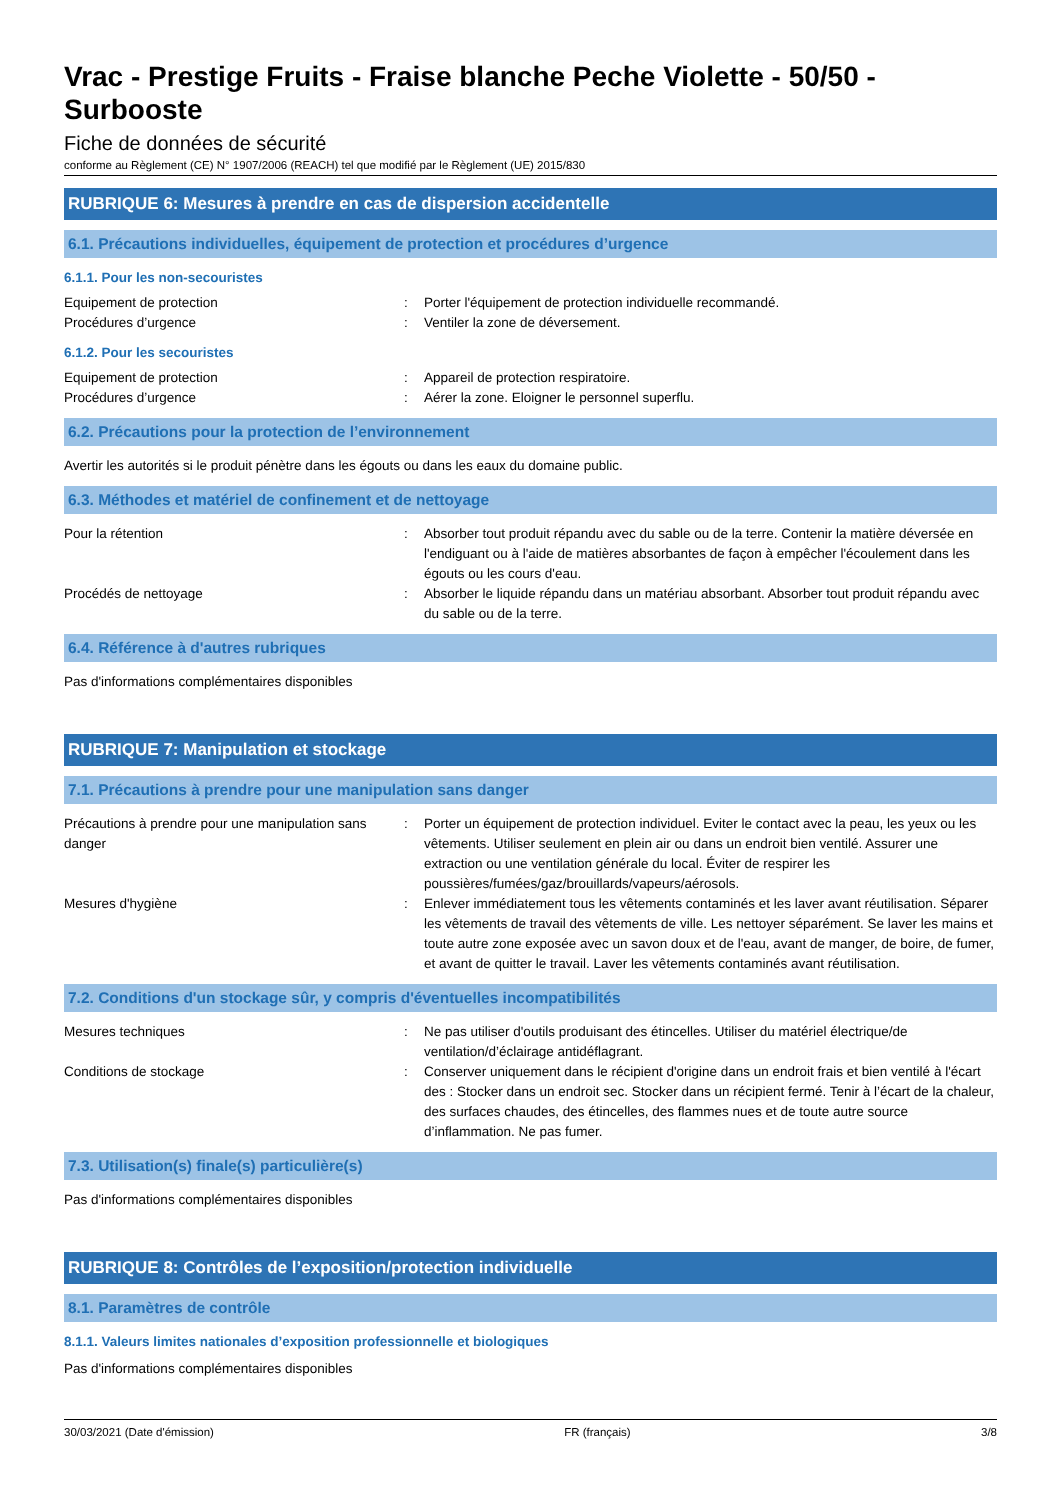Vrac - Prestige Fruits - Fraise blanche Peche Violette - 50/50 - Surbooste
Fiche de données de sécurité
conforme au Règlement (CE) N° 1907/2006 (REACH) tel que modifié par le Règlement (UE) 2015/830
RUBRIQUE 6: Mesures à prendre en cas de dispersion accidentelle
6.1. Précautions individuelles, équipement de protection et procédures d’urgence
6.1.1. Pour les non-secouristes
Equipement de protection : Porter l'équipement de protection individuelle recommandé.
Procédures d’urgence : Ventiler la zone de déversement.
6.1.2. Pour les secouristes
Equipement de protection : Appareil de protection respiratoire.
Procédures d’urgence : Aérer la zone. Eloigner le personnel superflu.
6.2. Précautions pour la protection de l’environnement
Avertir les autorités si le produit pénètre dans les égouts ou dans les eaux du domaine public.
6.3. Méthodes et matériel de confinement et de nettoyage
Pour la rétention : Absorber tout produit répandu avec du sable ou de la terre. Contenir la matière déversée en l'endiguant ou à l'aide de matières absorbantes de façon à empêcher l'écoulement dans les égouts ou les cours d'eau.
Procédés de nettoyage : Absorber le liquide répandu dans un matériau absorbant. Absorber tout produit répandu avec du sable ou de la terre.
6.4. Référence à d'autres rubriques
Pas d'informations complémentaires disponibles
RUBRIQUE 7: Manipulation et stockage
7.1. Précautions à prendre pour une manipulation sans danger
Précautions à prendre pour une manipulation sans danger
: Porter un équipement de protection individuel. Eviter le contact avec la peau, les yeux ou les vêtements. Utiliser seulement en plein air ou dans un endroit bien ventilé. Assurer une extraction ou une ventilation générale du local. Éviter de respirer les poussières/fumées/gaz/brouillards/vapeurs/aérosols.
Mesures d'hygiène : Enlever immédiatement tous les vêtements contaminés et les laver avant réutilisation. Séparer les vêtements de travail des vêtements de ville. Les nettoyer séparément. Se laver les mains et toute autre zone exposée avec un savon doux et de l'eau, avant de manger, de boire, de fumer, et avant de quitter le travail. Laver les vêtements contaminés avant réutilisation.
7.2. Conditions d'un stockage sûr, y compris d'éventuelles incompatibilités
Mesures techniques : Ne pas utiliser d'outils produisant des étincelles. Utiliser du matériel électrique/de ventilation/d’éclairage antidéflagrant.
Conditions de stockage : Conserver uniquement dans le récipient d'origine dans un endroit frais et bien ventilé à l'écart des : Stocker dans un endroit sec. Stocker dans un récipient fermé. Tenir à l’écart de la chaleur, des surfaces chaudes, des étincelles, des flammes nues et de toute autre source d’inflammation. Ne pas fumer.
7.3. Utilisation(s) finale(s) particulière(s)
Pas d'informations complémentaires disponibles
RUBRIQUE 8: Contrôles de l’exposition/protection individuelle
8.1. Paramètres de contrôle
8.1.1. Valeurs limites nationales d’exposition professionnelle et biologiques
Pas d'informations complémentaires disponibles
30/03/2021 (Date d'émission) FR (français) 3/8